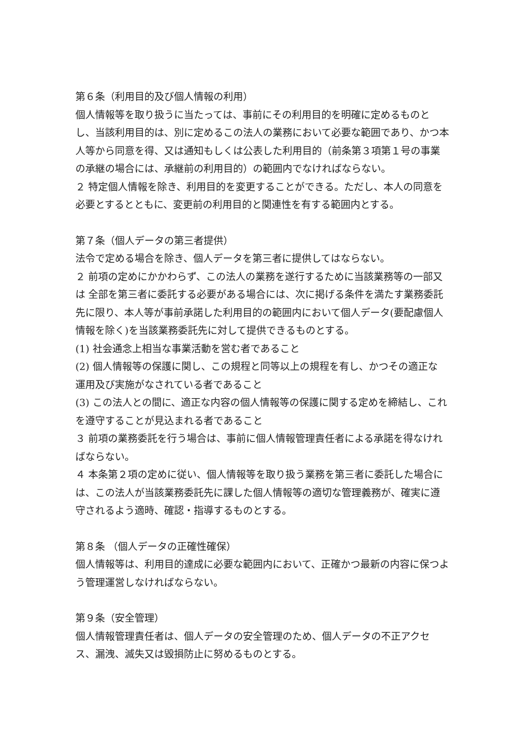第６条（利用目的及び個人情報の利用）
個人情報等を取り扱うに当たっては、事前にその利用目的を明確に定めるものとし、当該利用目的は、別に定めるこの法人の業務において必要な範囲であり、かつ本人等から同意を得、又は通知もしくは公表した利用目的（前条第３項第１号の事業の承継の場合には、承継前の利用目的）の範囲内でなければならない。
２ 特定個人情報を除き、利用目的を変更することができる。ただし、本人の同意を必要とするとともに、変更前の利用目的と関連性を有する範囲内とする。
第７条（個人データの第三者提供）
法令で定める場合を除き、個人データを第三者に提供してはならない。
２ 前項の定めにかかわらず、この法人の業務を遂行するために当該業務等の一部又は 全部を第三者に委託する必要がある場合には、次に掲げる条件を満たす業務委託先に限り、本人等が事前承諾した利用目的の範囲内において個人データ(要配慮個人情報を除く)を当該業務委託先に対して提供できるものとする。
(1) 社会通念上相当な事業活動を営む者であること
(2) 個人情報等の保護に関し、この規程と同等以上の規程を有し、かつその適正な 運用及び実施がなされている者であること
(3) この法人との間に、適正な内容の個人情報等の保護に関する定めを締結し、これを遵守することが見込まれる者であること
３ 前項の業務委託を行う場合は、事前に個人情報管理責任者による承諾を得なければならない。
４ 本条第２項の定めに従い、個人情報等を取り扱う業務を第三者に委託した場合には、この法人が当該業務委託先に課した個人情報等の適切な管理義務が、確実に遵守されるよう適時、確認・指導するものとする。
第８条 （個人データの正確性確保）
個人情報等は、利用目的達成に必要な範囲内において、正確かつ最新の内容に保つよう管理運営しなければならない。
第９条（安全管理）
個人情報管理責任者は、個人データの安全管理のため、個人データの不正アクセス、漏洩、滅失又は毀損防止に努めるものとする。